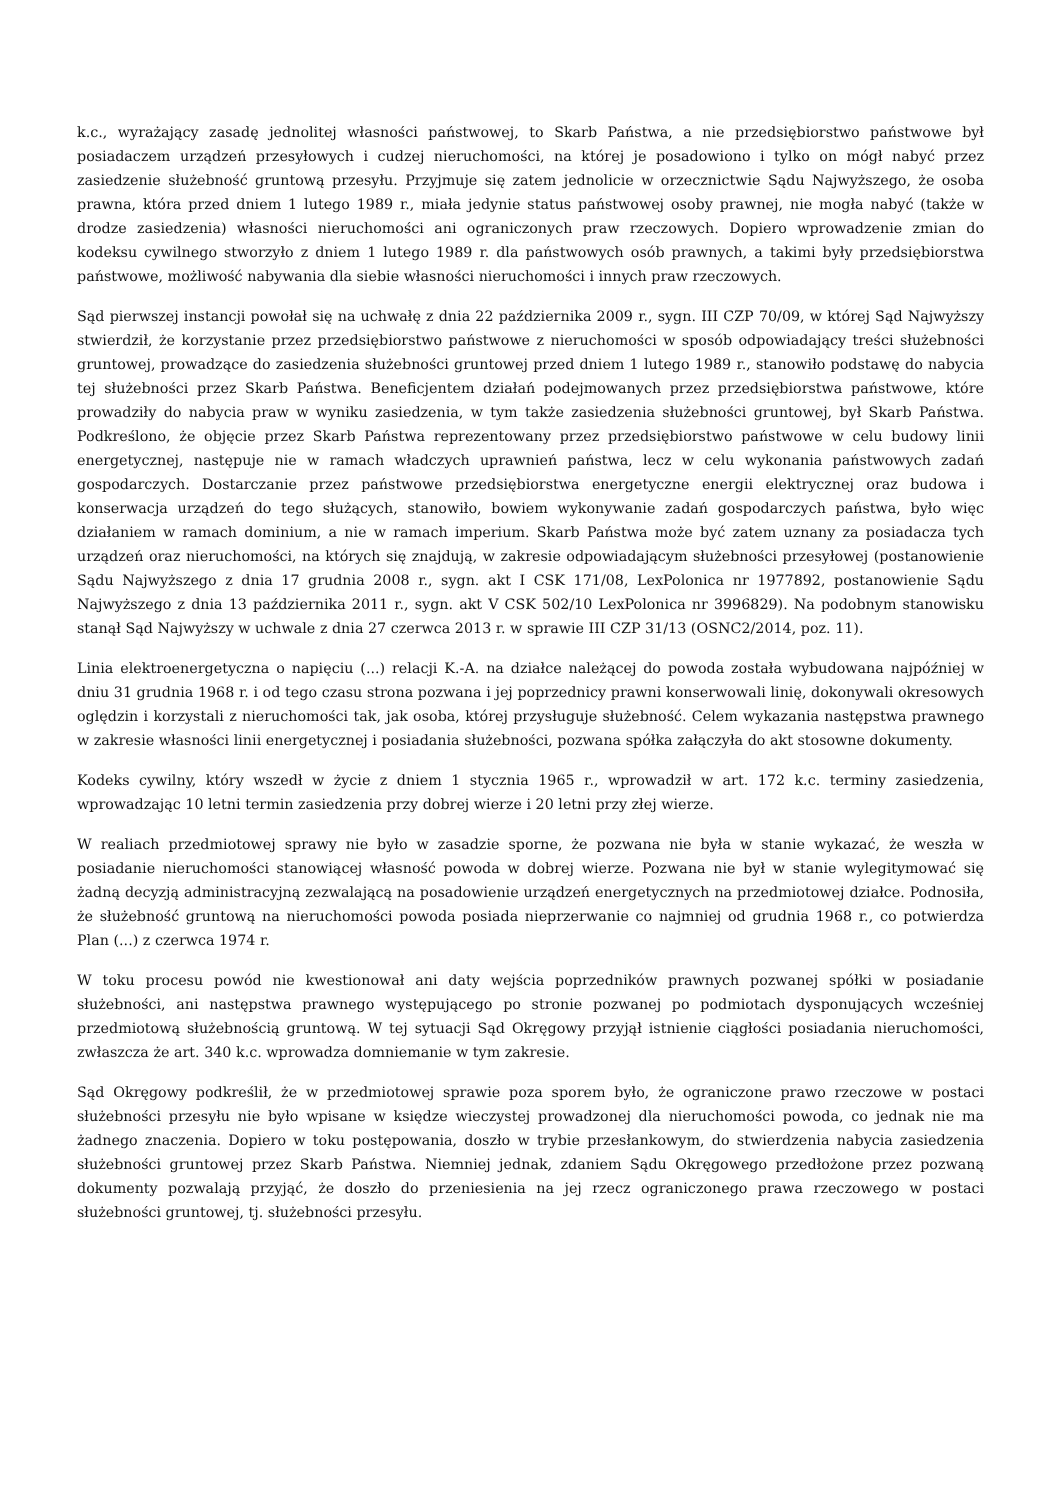k.c., wyrażający zasadę jednolitej własności państwowej, to Skarb Państwa, a nie przedsiębiorstwo państwowe był posiadaczem urządzeń przesyłowych i cudzej nieruchomości, na której je posadowiono i tylko on mógł nabyć przez zasiedzenie służebność gruntową przesyłu. Przyjmuje się zatem jednolicie w orzecznictwie Sądu Najwyższego, że osoba prawna, która przed dniem 1 lutego 1989 r., miała jedynie status państwowej osoby prawnej, nie mogła nabyć (także w drodze zasiedzenia) własności nieruchomości ani ograniczonych praw rzeczowych. Dopiero wprowadzenie zmian do kodeksu cywilnego stworzyło z dniem 1 lutego 1989 r. dla państwowych osób prawnych, a takimi były przedsiębiorstwa państwowe, możliwość nabywania dla siebie własności nieruchomości i innych praw rzeczowych.
Sąd pierwszej instancji powołał się na uchwałę z dnia 22 października 2009 r., sygn. III CZP 70/09, w której Sąd Najwyższy stwierdził, że korzystanie przez przedsiębiorstwo państwowe z nieruchomości w sposób odpowiadający treści służebności gruntowej, prowadzące do zasiedzenia służebności gruntowej przed dniem 1 lutego 1989 r., stanowiło podstawę do nabycia tej służebności przez Skarb Państwa. Beneficjentem działań podejmowanych przez przedsiębiorstwa państwowe, które prowadziły do nabycia praw w wyniku zasiedzenia, w tym także zasiedzenia służebności gruntowej, był Skarb Państwa. Podkreślono, że objęcie przez Skarb Państwa reprezentowany przez przedsiębiorstwo państwowe w celu budowy linii energetycznej, następuje nie w ramach władczych uprawnień państwa, lecz w celu wykonania państwowych zadań gospodarczych. Dostarczanie przez państwowe przedsiębiorstwa energetyczne energii elektrycznej oraz budowa i konserwacja urządzeń do tego służących, stanowiło, bowiem wykonywanie zadań gospodarczych państwa, było więc działaniem w ramach dominium, a nie w ramach imperium. Skarb Państwa może być zatem uznany za posiadacza tych urządzeń oraz nieruchomości, na których się znajdują, w zakresie odpowiadającym służebności przesyłowej (postanowienie Sądu Najwyższego z dnia 17 grudnia 2008 r., sygn. akt I CSK 171/08, LexPolonica nr 1977892, postanowienie Sądu Najwyższego z dnia 13 października 2011 r., sygn. akt V CSK 502/10 LexPolonica nr 3996829). Na podobnym stanowisku stanął Sąd Najwyższy w uchwale z dnia 27 czerwca 2013 r. w sprawie III CZP 31/13 (OSNC2/2014, poz. 11).
Linia elektroenergetyczna o napięciu (...) relacji K.-A. na działce należącej do powoda została wybudowana najpóźniej w dniu 31 grudnia 1968 r. i od tego czasu strona pozwana i jej poprzednicy prawni konserwowali linię, dokonywali okresowych oględzin i korzystali z nieruchomości tak, jak osoba, której przysługuje służebność. Celem wykazania następstwa prawnego w zakresie własności linii energetycznej i posiadania służebności, pozwana spółka załączyła do akt stosowne dokumenty.
Kodeks cywilny, który wszedł w życie z dniem 1 stycznia 1965 r., wprowadził w art. 172 k.c. terminy zasiedzenia, wprowadzając 10 letni termin zasiedzenia przy dobrej wierze i 20 letni przy złej wierze.
W realiach przedmiotowej sprawy nie było w zasadzie sporne, że pozwana nie była w stanie wykazać, że weszła w posiadanie nieruchomości stanowiącej własność powoda w dobrej wierze. Pozwana nie był w stanie wylegitymować się żadną decyzją administracyjną zezwalającą na posadowienie urządzeń energetycznych na przedmiotowej działce. Podnosiła, że służebność gruntową na nieruchomości powoda posiada nieprzerwanie co najmniej od grudnia 1968 r., co potwierdza Plan (...) z czerwca 1974 r.
W toku procesu powód nie kwestionował ani daty wejścia poprzedników prawnych pozwanej spółki w posiadanie służebności, ani następstwa prawnego występującego po stronie pozwanej po podmiotach dysponujących wcześniej przedmiotową służebnością gruntową. W tej sytuacji Sąd Okręgowy przyjął istnienie ciągłości posiadania nieruchomości, zwłaszcza że art. 340 k.c. wprowadza domniemanie w tym zakresie.
Sąd Okręgowy podkreślił, że w przedmiotowej sprawie poza sporem było, że ograniczone prawo rzeczowe w postaci służebności przesyłu nie było wpisane w księdze wieczystej prowadzonej dla nieruchomości powoda, co jednak nie ma żadnego znaczenia. Dopiero w toku postępowania, doszło w trybie przesłankowym, do stwierdzenia nabycia zasiedzenia służebności gruntowej przez Skarb Państwa. Niemniej jednak, zdaniem Sądu Okręgowego przedłożone przez pozwaną dokumenty pozwalają przyjąć, że doszło do przeniesienia na jej rzecz ograniczonego prawa rzeczowego w postaci służebności gruntowej, tj. służebności przesyłu.